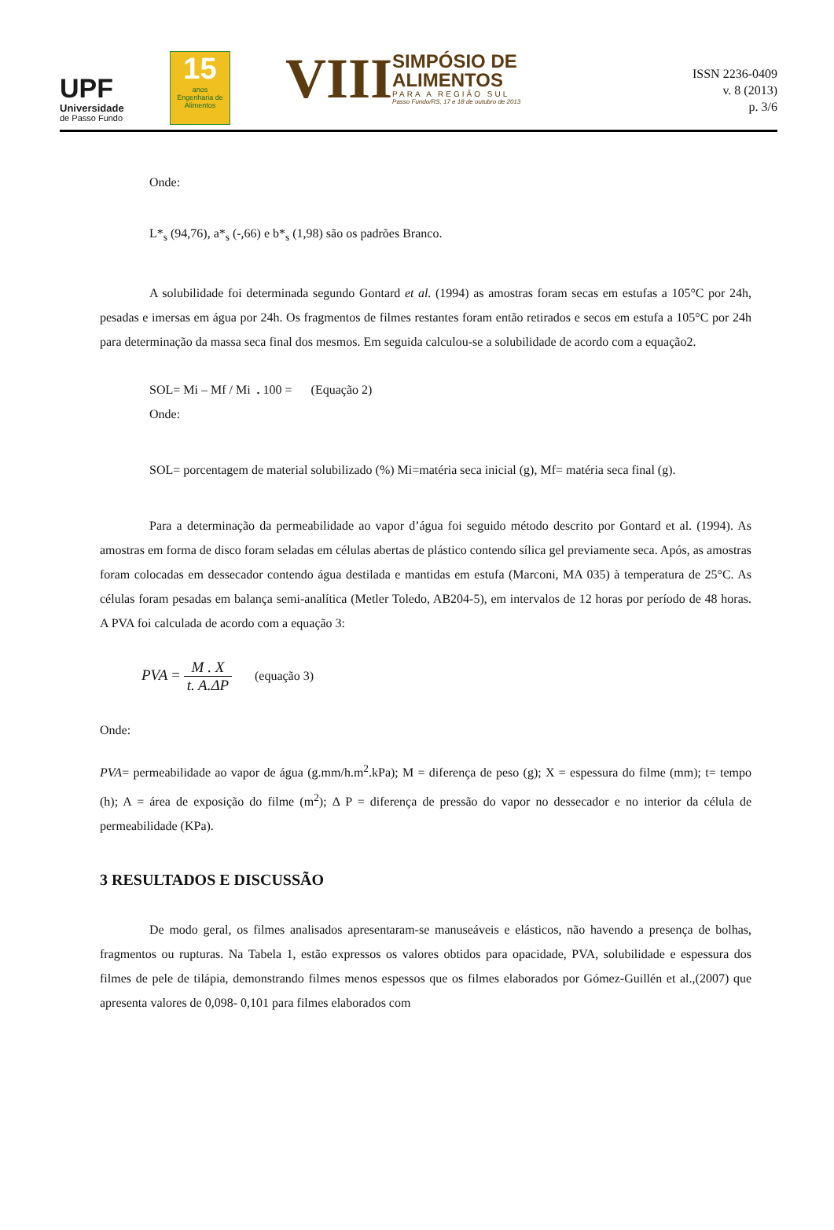UPF
Universidade
de Passo Fundo
15
anos
Engenharia de Alimentos
VIII
SIMPÓSIO DE
ALIMENTOS
PARA A REGIÃO SUL
Passo Fundo/RS, 17 e 18 de outubro de 2013
ISSN 2236-0409
v. 8 (2013)
p. 3/6
Onde:
L*<sub>s</sub> (94,76), a*<sub>s</sub> (-,66) e b*<sub>s</sub> (1,98) são os padrões Branco.
A solubilidade foi determinada segundo Gontard et al. (1994) as amostras foram secas em estufas a 105°C por 24h, pesadas e imersas em água por 24h. Os fragmentos de filmes restantes foram então retirados e secos em estufa a 105°C por 24h para determinação da massa seca final dos mesmos. Em seguida calculou-se a solubilidade de acordo com a equação2.
SOL= Mi – Mf / Mi . 100 = (Equação 2)
Onde:
SOL= porcentagem de material solubilizado (%) Mi=matéria seca inicial (g), Mf= matéria seca final (g).
Para a determinação da permeabilidade ao vapor d’água foi seguido método descrito por Gontard et al. (1994). As amostras em forma de disco foram seladas em células abertas de plástico contendo sílica gel previamente seca. Após, as amostras foram colocadas em dessecador contendo água destilada e mantidas em estufa (Marconi, MA 035) à temperatura de 25°C. As células foram pesadas em balança semi-analítica (Metler Toledo, AB204-5), em intervalos de 12 horas por período de 48 horas. A PVA foi calculada de acordo com a equação 3:
PVA = M . X t. A.ΔP (equação 3)
Onde:
PVA= permeabilidade ao vapor de água (g.mm/h.m<sup>2</sup>.kPa); M = diferença de peso (g); X = espessura do filme (mm); t= tempo (h); A = área de exposição do filme (m<sup>2</sup>); Δ P = diferença de pressão do vapor no dessecador e no interior da célula de permeabilidade (KPa).
3 RESULTADOS E DISCUSSÃO
De modo geral, os filmes analisados apresentaram-se manuseáveis e elásticos, não havendo a presença de bolhas, fragmentos ou rupturas. Na Tabela 1, estão expressos os valores obtidos para opacidade, PVA, solubilidade e espessura dos filmes de pele de tilápia, demonstrando filmes menos espessos que os filmes elaborados por Gómez-Guillén et al.,(2007) que apresenta valores de 0,098- 0,101 para filmes elaborados com